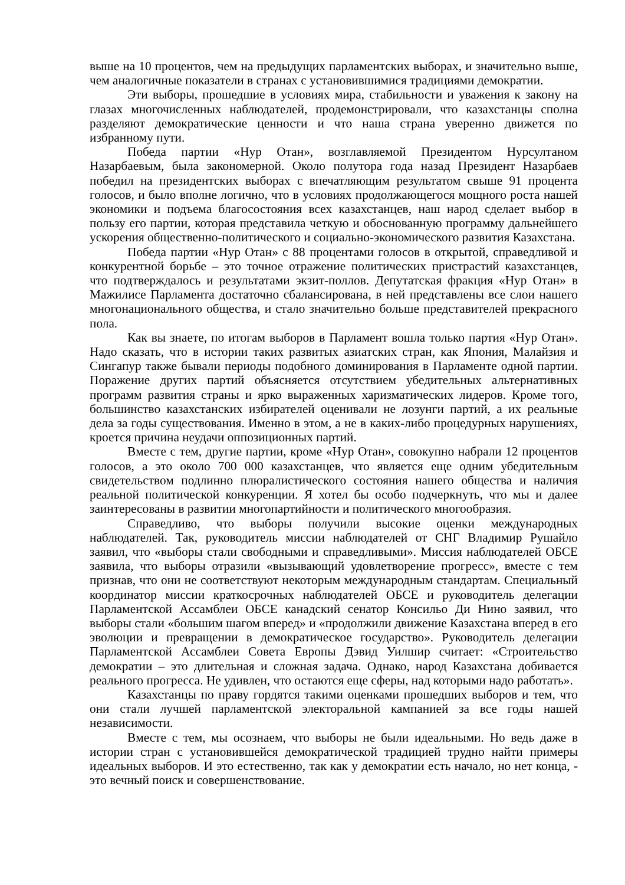выше на 10 процентов, чем на предыдущих парламентских выборах, и значительно выше, чем аналогичные показатели в странах с установившимися традициями демократии.
Эти выборы, прошедшие в условиях мира, стабильности и уважения к закону на глазах многочисленных наблюдателей, продемонстрировали, что казахстанцы сполна разделяют демократические ценности и что наша страна уверенно движется по избранному пути.
Победа партии «Нур Отан», возглавляемой Президентом Нурсултаном Назарбаевым, была закономерной. Около полутора года назад Президент Назарбаев победил на президентских выборах с впечатляющим результатом свыше 91 процента голосов, и было вполне логично, что в условиях продолжающегося мощного роста нашей экономики и подъема благосостояния всех казахстанцев, наш народ сделает выбор в пользу его партии, которая представила четкую и обоснованную программу дальнейшего ускорения общественно-политического и социально-экономического развития Казахстана.
Победа партии «Нур Отан» с 88 процентами голосов в открытой, справедливой и конкурентной борьбе – это точное отражение политических пристрастий казахстанцев, что подтверждалось и результатами экзит-поллов. Депутатская фракция «Нур Отан» в Мажилисе Парламента достаточно сбалансирована, в ней представлены все слои нашего многонационального общества, и стало значительно больше представителей прекрасного пола.
Как вы знаете, по итогам выборов в Парламент вошла только партия «Нур Отан». Надо сказать, что в истории таких развитых азиатских стран, как Япония, Малайзия и Сингапур также бывали периоды подобного доминирования в Парламенте одной партии. Поражение других партий объясняется отсутствием убедительных альтернативных программ развития страны и ярко выраженных харизматических лидеров. Кроме того, большинство казахстанских избирателей оценивали не лозунги партий, а их реальные дела за годы существования. Именно в этом, а не в каких-либо процедурных нарушениях, кроется причина неудачи оппозиционных партий.
Вместе с тем, другие партии, кроме «Нур Отан», совокупно набрали 12 процентов голосов, а это около 700 000 казахстанцев, что является еще одним убедительным свидетельством подлинно плюралистического состояния нашего общества и наличия реальной политической конкуренции. Я хотел бы особо подчеркнуть, что мы и далее заинтересованы в развитии многопартийности и политического многообразия.
Справедливо, что выборы получили высокие оценки международных наблюдателей. Так, руководитель миссии наблюдателей от СНГ Владимир Рушайло заявил, что «выборы стали свободными и справедливыми». Миссия наблюдателей ОБСЕ заявила, что выборы отразили «вызывающий удовлетворение прогресс», вместе с тем признав, что они не соответствуют некоторым международным стандартам. Специальный координатор миссии краткосрочных наблюдателей ОБСЕ и руководитель делегации Парламентской Ассамблеи ОБСЕ канадский сенатор Консильо Ди Нино заявил, что выборы стали «большим шагом вперед» и «продолжили движение Казахстана вперед в его эволюции и превращении в демократическое государство». Руководитель делегации Парламентской Ассамблеи Совета Европы Дэвид Уилшир считает: «Строительство демократии – это длительная и сложная задача. Однако, народ Казахстана добивается реального прогресса. Не удивлен, что остаются еще сферы, над которыми надо работать».
Казахстанцы по праву гордятся такими оценками прошедших выборов и тем, что они стали лучшей парламентской электоральной кампанией за все годы нашей независимости.
Вместе с тем, мы осознаем, что выборы не были идеальными. Но ведь даже в истории стран с установившейся демократической традицией трудно найти примеры идеальных выборов. И это естественно, так как у демократии есть начало, но нет конца, - это вечный поиск и совершенствование.